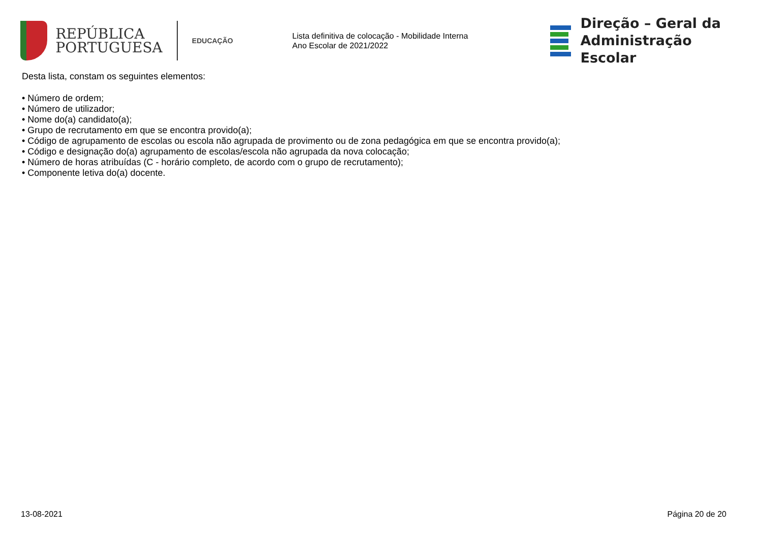REPÚBLICA
PORTUGUESA
EDUCAÇÃO
Lista definitiva de colocação - Mobilidade Interna
Ano Escolar de 2021/2022
Direção – Geral da
Administração Escolar
Desta lista, constam os seguintes elementos:
• Número de ordem;
• Número de utilizador;
• Nome do(a) candidato(a);
• Grupo de recrutamento em que se encontra provido(a);
• Código de agrupamento de escolas ou escola não agrupada de provimento ou de zona pedagógica em que se encontra provido(a);
• Código e designação do(a) agrupamento de escolas/escola não agrupada da nova colocação;
• Número de horas atribuídas (C - horário completo, de acordo com o grupo de recrutamento);
• Componente letiva do(a) docente.
13-08-2021 Página 20 de 20